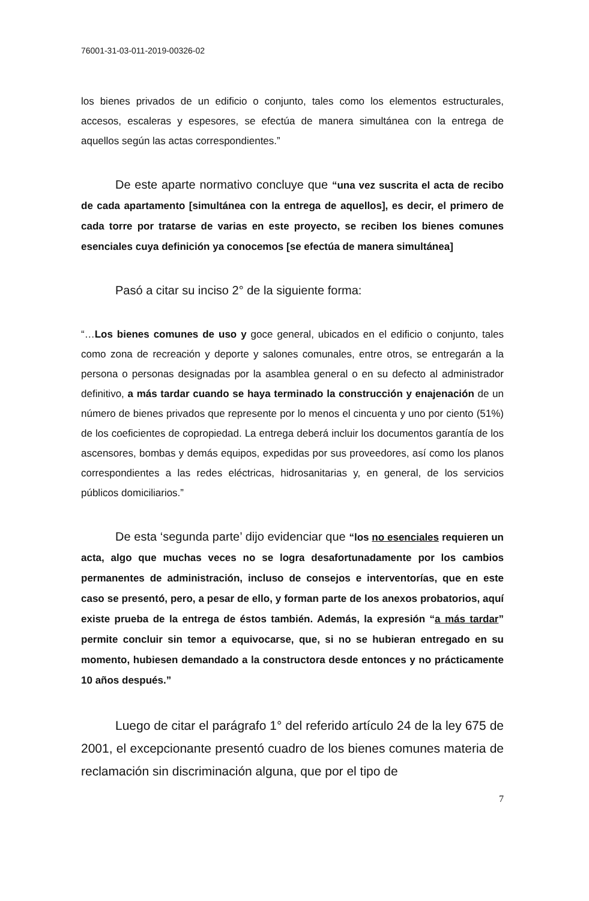76001-31-03-011-2019-00326-02
los bienes privados de un edificio o conjunto, tales como los elementos estructurales, accesos, escaleras y espesores, se efectúa de manera simultánea con la entrega de aquellos según las actas correspondientes.”
De este aparte normativo concluye que “una vez suscrita el acta de recibo de cada apartamento [simultánea con la entrega de aquellos], es decir, el primero de cada torre por tratarse de varias en este proyecto, se reciben los bienes comunes esenciales cuya definición ya conocemos [se efectúa de manera simultánea]
Pasó a citar su inciso 2° de la siguiente forma:
“…Los bienes comunes de uso y goce general, ubicados en el edificio o conjunto, tales como zona de recreación y deporte y salones comunales, entre otros, se entregarán a la persona o personas designadas por la asamblea general o en su defecto al administrador definitivo, a más tardar cuando se haya terminado la construcción y enajenación de un número de bienes privados que represente por lo menos el cincuenta y uno por ciento (51%) de los coeficientes de copropiedad. La entrega deberá incluir los documentos garantía de los ascensores, bombas y demás equipos, expedidas por sus proveedores, así como los planos correspondientes a las redes eléctricas, hidrosanitarias y, en general, de los servicios públicos domiciliarios.”
De esta ‘segunda parte’ dijo evidenciar que “los no esenciales requieren un acta, algo que muchas veces no se logra desafortunadamente por los cambios permanentes de administración, incluso de consejos e interventorías, que en este caso se presentó, pero, a pesar de ello, y forman parte de los anexos probatorios, aquí existe prueba de la entrega de éstos también. Además, la expresión “a más tardar” permite concluir sin temor a equivocarse, que, si no se hubieran entregado en su momento, hubiesen demandado a la constructora desde entonces y no prácticamente 10 años después.”
Luego de citar el parágrafo 1° del referido artículo 24 de la ley 675 de 2001, el excepcionante presentó cuadro de los bienes comunes materia de reclamación sin discriminación alguna, que por el tipo de
7